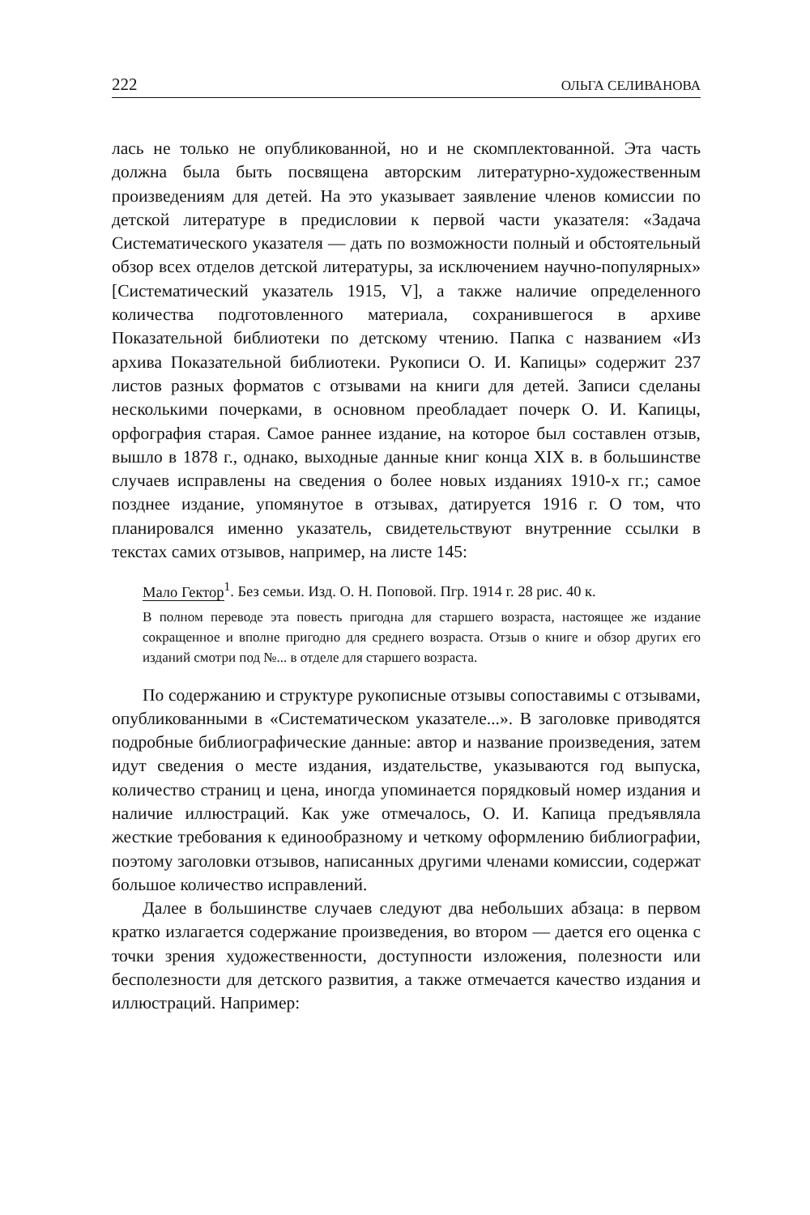222 ОЛЬГА СЕЛИВАНОВА
лась не только не опубликованной, но и не скомплектованной. Эта часть должна была быть посвящена авторским литературно-художественным произведениям для детей. На это указывает заявление членов комиссии по детской литературе в предисловии к первой части указателя: «Задача Систематического указателя — дать по возможности полный и обстоятельный обзор всех отделов детской литературы, за исключением научно-популярных» [Систематический указатель 1915, V], а также наличие определенного количества подготовленного материала, сохранившегося в архиве Показательной библиотеки по детскому чтению. Папка с названием «Из архива Показательной библиотеки. Рукописи О. И. Капицы» содержит 237 листов разных форматов с отзывами на книги для детей. Записи сделаны несколькими почерками, в основном преобладает почерк О. И. Капицы, орфография старая. Самое раннее издание, на которое был составлен отзыв, вышло в 1878 г., однако, выходные данные книг конца XIX в. в большинстве случаев исправлены на сведения о более новых изданиях 1910-х гг.; самое позднее издание, упомянутое в отзывах, датируется 1916 г. О том, что планировался именно указатель, свидетельствуют внутренние ссылки в текстах самих отзывов, например, на листе 145:
Мало Гектор<sup>1</sup>. Без семьи. Изд. О. Н. Поповой. Пгр. 1914 г. 28 рис. 40 к.
В полном переводе эта повесть пригодна для старшего возраста, настоящее же издание сокращенное и вполне пригодно для среднего возраста. Отзыв о книге и обзор других его изданий смотри под №... в отделе для старшего возраста.
По содержанию и структуре рукописные отзывы сопоставимы с отзывами, опубликованными в «Систематическом указателе...». В заголовке приводятся подробные библиографические данные: автор и название произведения, затем идут сведения о месте издания, издательстве, указываются год выпуска, количество страниц и цена, иногда упоминается порядковый номер издания и наличие иллюстраций. Как уже отмечалось, О. И. Капица предъявляла жесткие требования к единообразному и четкому оформлению библиографии, поэтому заголовки отзывов, написанных другими членами комиссии, содержат большое количество исправлений.
Далее в большинстве случаев следуют два небольших абзаца: в первом кратко излагается содержание произведения, во втором — дается его оценка с точки зрения художественности, доступности изложения, полезности или бесполезности для детского развития, а также отмечается качество издания и иллюстраций. Например: